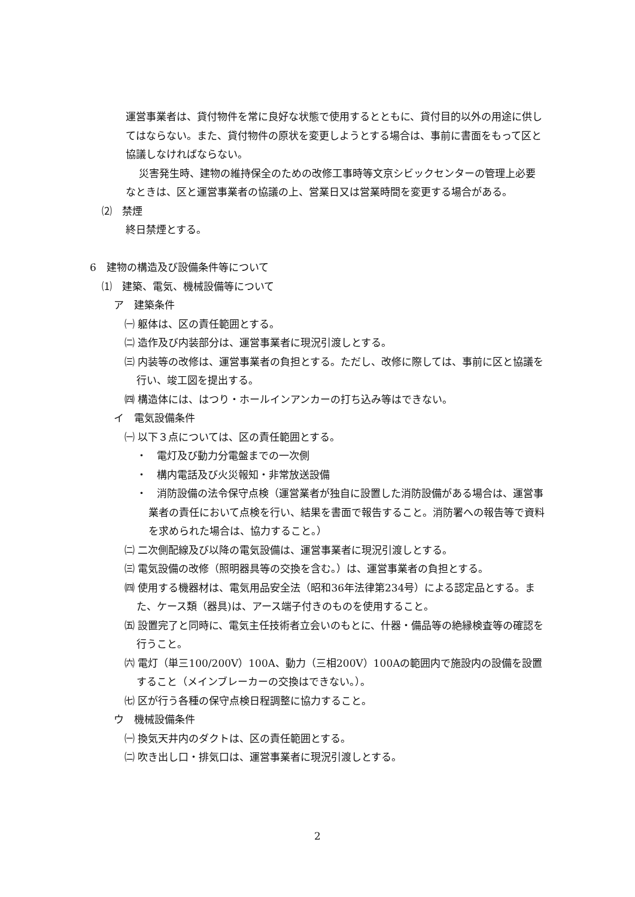運営事業者は、貸付物件を常に良好な状態で使用するとともに、貸付目的以外の用途に供してはならない。また、貸付物件の原状を変更しようとする場合は、事前に書面をもって区と協議しなければならない。
災害発生時、建物の維持保全のための改修工事時等文京シビックセンターの管理上必要なときは、区と運営事業者の協議の上、営業日又は営業時間を変更する場合がある。
⑵　禁煙
終日禁煙とする。
6　建物の構造及び設備条件等について
⑴　建築、電気、機械設備等について
ア　建築条件
㈠ 躯体は、区の責任範囲とする。
㈡ 造作及び内装部分は、運営事業者に現況引渡しとする。
㈢ 内装等の改修は、運営事業者の負担とする。ただし、改修に際しては、事前に区と協議を行い、竣工図を提出する。
㈣ 構造体には、はつり・ホールインアンカーの打ち込み等はできない。
イ　電気設備条件
㈠ 以下３点については、区の責任範囲とする。
・　電灯及び動力分電盤までの一次側
・　構内電話及び火災報知・非常放送設備
・　消防設備の法令保守点検（運営業者が独自に設置した消防設備がある場合は、運営事業者の責任において点検を行い、結果を書面で報告すること。消防署への報告等で資料を求められた場合は、協力すること。）
㈡ 二次側配線及び以降の電気設備は、運営事業者に現況引渡しとする。
㈢ 電気設備の改修（照明器具等の交換を含む。）は、運営事業者の負担とする。
㈣ 使用する機器材は、電気用品安全法（昭和36年法律第234号）による認定品とする。また、ケース類（器具)は、アース端子付きのものを使用すること。
㈤ 設置完了と同時に、電気主任技術者立会いのもとに、什器・備品等の絶縁検査等の確認を行うこと。
㈥ 電灯（単三100/200V）100A、動力（三相200V）100Aの範囲内で施設内の設備を設置すること（メインブレーカーの交換はできない。）。
㈦ 区が行う各種の保守点検日程調整に協力すること。
ウ　機械設備条件
㈠ 換気天井内のダクトは、区の責任範囲とする。
㈡ 吹き出し口・排気口は、運営事業者に現況引渡しとする。
2